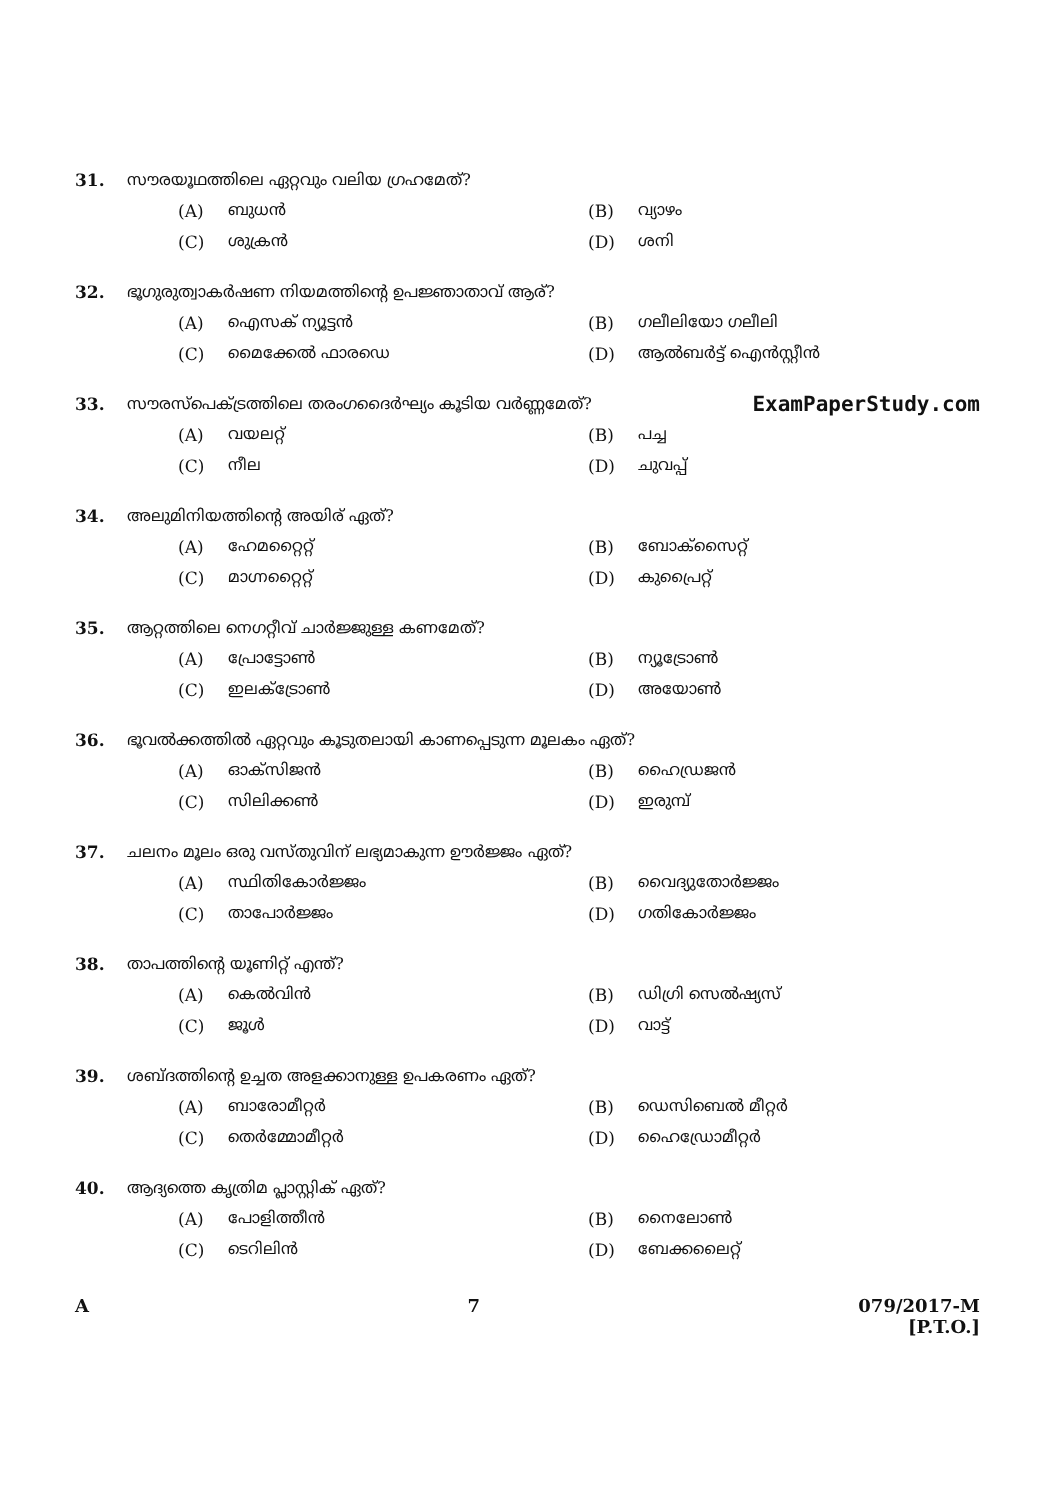31. സൗരയൂഥത്തിലെ ഏറ്റവും വലിയ ഗ്രഹമേത്?
(A) ബുധൻ
(B) വ്യാഴം
(C) ശുക്രൻ
(D) ശനി
32. ഭൂഗുരുത്വാകർഷണ നിയമത്തിന്റെ ഉപജ്ഞാതാവ് ആര്?
(A) ഐസക് ന്യൂട്ടൻ
(B) ഗലീലിയോ ഗലീലി
(C) മൈക്കേൽ ഫാരഡെ
(D) ആൽബർട്ട് ഐൻസ്റ്റീൻ
33. സൗരസ്പെക്ട്രത്തിലെ തരംഗദൈർഘ്യം കൂടിയ വർണ്ണമേത്? ExamPaperStudy.com
(A) വയലറ്റ്
(B) പച്ച
(C) നീല
(D) ചുവപ്പ്
34. അലുമിനിയത്തിന്റെ അയിര് ഏത്?
(A) ഹേമറ്റൈറ്റ്
(B) ബോക്സൈറ്റ്
(C) മാഗ്നറ്റൈറ്റ്
(D) കുപ്രൈറ്റ്
35. ആറ്റത്തിലെ നെഗറ്റീവ് ചാർജ്ജുള്ള കണമേത്?
(A) പ്രോട്ടോൺ
(B) ന്യൂട്രോൺ
(C) ഇലക്ട്രോൺ
(D) അയോൺ
36. ഭൂവൽക്കത്തിൽ ഏറ്റവും കൂടുതലായി കാണപ്പെടുന്ന മൂലകം ഏത്?
(A) ഓക്സിജൻ
(B) ഹൈഡ്രജൻ
(C) സിലിക്കൺ
(D) ഇരുമ്പ്
37. ചലനം മൂലം ഒരു വസ്തുവിന് ലഭ്യമാകുന്ന ഊർജ്ജം ഏത്?
(A) സ്ഥിതികോർജ്ജം
(B) വൈദ്യുതോർജ്ജം
(C) താപോർജ്ജം
(D) ഗതികോർജ്ജം
38. താപത്തിന്റെ യൂണിറ്റ് എന്ത്?
(A) കെൽവിൻ
(B) ഡിഗ്രി സെൽഷ്യസ്
(C) ജൂൾ
(D) വാട്ട്
39. ശബ്ദത്തിന്റെ ഉച്ചത അളക്കാനുള്ള ഉപകരണം ഏത്?
(A) ബാരോമീറ്റർ
(B) ഡെസിബെൽ മീറ്റർ
(C) തെർമ്മോമീറ്റർ
(D) ഹൈഡ്രോമീറ്റർ
40. ആദ്യത്തെ കൃത്രിമ പ്ലാസ്റ്റിക് ഏത്?
(A) പോളിത്തീൻ
(B) നൈലോൺ
(C) ടെറിലിൻ
(D) ബേക്കലൈറ്റ്
A 7 079/2017-M
[P.T.O.]